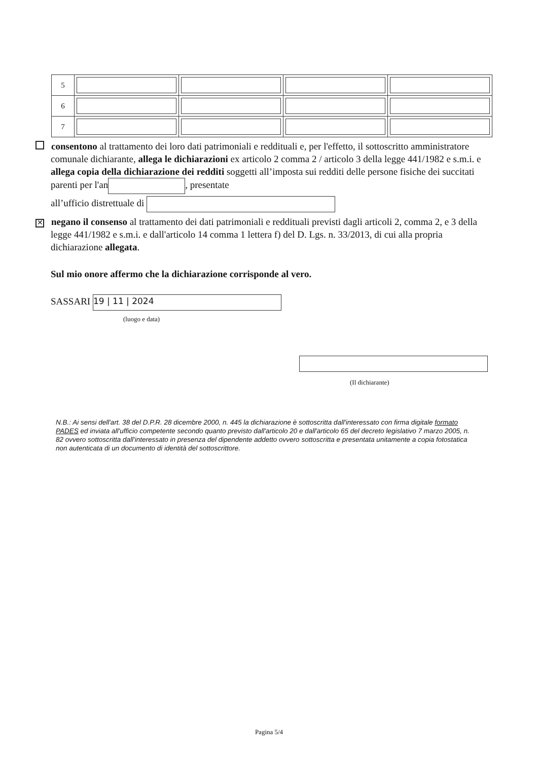| 5 | | | | |
| 6 | | | | |
| 7 | | | | |
consentono al trattamento dei loro dati patrimoniali e reddituali e, per l'effetto, il sottoscritto amministratore comunale dichiarante, allega le dichiarazioni ex articolo 2 comma 2 / articolo 3 della legge 441/1982 e s.m.i. e allega copia della dichiarazione dei redditi soggetti all’imposta sui redditi delle persone fisiche dei succitati parenti per l'an , presentate
all’ufficio distrettuale di
✕ negano il consenso al trattamento dei dati patrimoniali e reddituali previsti dagli articoli 2, comma 2, e 3 della legge 441/1982 e s.m.i. e dall'articolo 14 comma 1 lettera f) del D. Lgs. n. 33/2013, di cui alla propria dichiarazione allegata.
Sul mio onore affermo che la dichiarazione corrisponde al vero.
SASSARI 19 | 11 | 2024
(luogo e data)
(Il dichiarante)
N.B.: Ai sensi dell'art. 38 del D.P.R. 28 dicembre 2000, n. 445 la dichiarazione è sottoscritta dall'interessato con firma digitale formato PADES ed inviata all'ufficio competente secondo quanto previsto dall'articolo 20 e dall'articolo 65 del decreto legislativo 7 marzo 2005, n. 82 ovvero sottoscritta dall'interessato in presenza del dipendente addetto ovvero sottoscritta e presentata unitamente a copia fotostatica non autenticata di un documento di identità del sottoscrittore.
Pagina 5/4